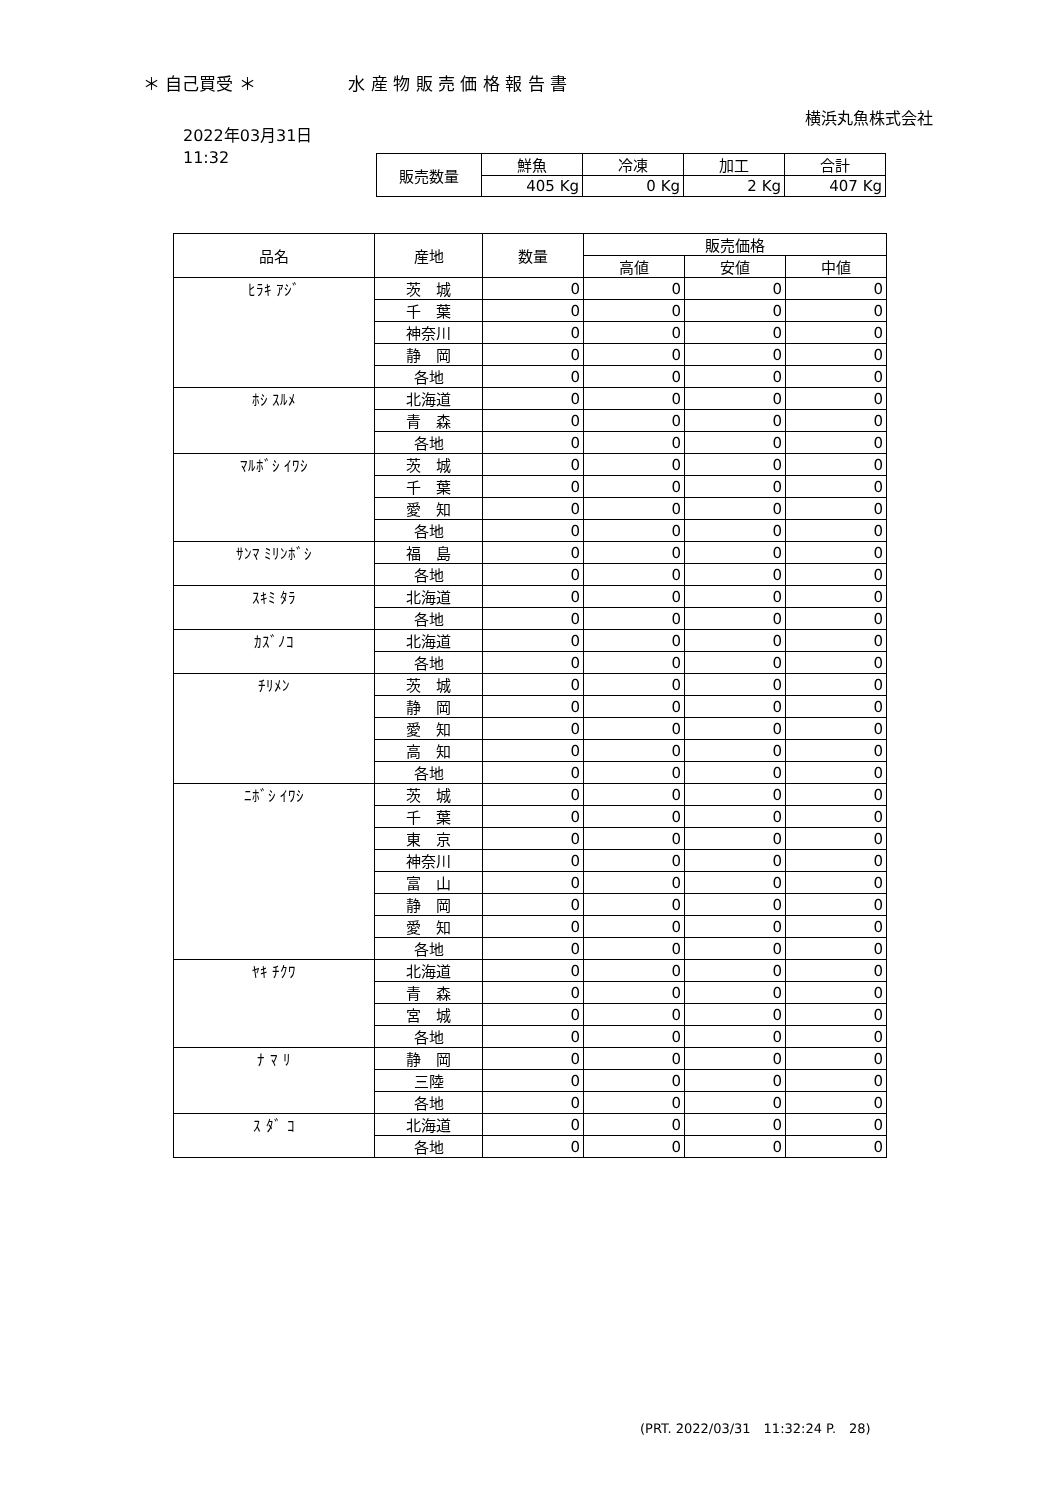＊ 自己買受 ＊ 水 産 物 販 売 価 格 報 告 書
横浜丸魚株式会社
2022年03月31日
11:32
| 販売数量 | 鮮魚 | 冷凍 | 加工 | 合計 |
| | 405 Kg | 0 Kg | 2 Kg | 407 Kg |
| 品名 | 産地 | 数量 | 販売価格 | | |
| --- | --- | --- | --- | --- | --- |
| | | | 高値 | 安値 | 中値 |
| ﾋﾗｷ ｱｼﾞ | 茨 城 | 0 | 0 | 0 | 0 |
| | 千 葉 | 0 | 0 | 0 | 0 |
| | 神奈川 | 0 | 0 | 0 | 0 |
| | 静 岡 | 0 | 0 | 0 | 0 |
| | 各地 | 0 | 0 | 0 | 0 |
| ﾎｼ ｽﾙﾒ | 北海道 | 0 | 0 | 0 | 0 |
| | 青 森 | 0 | 0 | 0 | 0 |
| | 各地 | 0 | 0 | 0 | 0 |
| ﾏﾙﾎﾞｼ ｲﾜｼ | 茨 城 | 0 | 0 | 0 | 0 |
| | 千 葉 | 0 | 0 | 0 | 0 |
| | 愛 知 | 0 | 0 | 0 | 0 |
| | 各地 | 0 | 0 | 0 | 0 |
| ｻﾝﾏ ﾐﾘﾝﾎﾞｼ | 福 島 | 0 | 0 | 0 | 0 |
| | 各地 | 0 | 0 | 0 | 0 |
| ｽｷﾐ ﾀﾗ | 北海道 | 0 | 0 | 0 | 0 |
| | 各地 | 0 | 0 | 0 | 0 |
| ｶｽﾞﾉｺ | 北海道 | 0 | 0 | 0 | 0 |
| | 各地 | 0 | 0 | 0 | 0 |
| ﾁﾘﾒﾝ | 茨 城 | 0 | 0 | 0 | 0 |
| | 静 岡 | 0 | 0 | 0 | 0 |
| | 愛 知 | 0 | 0 | 0 | 0 |
| | 高 知 | 0 | 0 | 0 | 0 |
| | 各地 | 0 | 0 | 0 | 0 |
| ﾆﾎﾞｼ ｲﾜｼ | 茨 城 | 0 | 0 | 0 | 0 |
| | 千 葉 | 0 | 0 | 0 | 0 |
| | 東 京 | 0 | 0 | 0 | 0 |
| | 神奈川 | 0 | 0 | 0 | 0 |
| | 富 山 | 0 | 0 | 0 | 0 |
| | 静 岡 | 0 | 0 | 0 | 0 |
| | 愛 知 | 0 | 0 | 0 | 0 |
| | 各地 | 0 | 0 | 0 | 0 |
| ﾔｷ ﾁｸﾜ | 北海道 | 0 | 0 | 0 | 0 |
| | 青 森 | 0 | 0 | 0 | 0 |
| | 宮 城 | 0 | 0 | 0 | 0 |
| | 各地 | 0 | 0 | 0 | 0 |
| ﾅ ﾏ ﾘ | 静 岡 | 0 | 0 | 0 | 0 |
| | 三陸 | 0 | 0 | 0 | 0 |
| | 各地 | 0 | 0 | 0 | 0 |
| ｽ ﾀﾞ ｺ | 北海道 | 0 | 0 | 0 | 0 |
| | 各地 | 0 | 0 | 0 | 0 |
(PRT. 2022/03/31　11:32:24 P.　28)